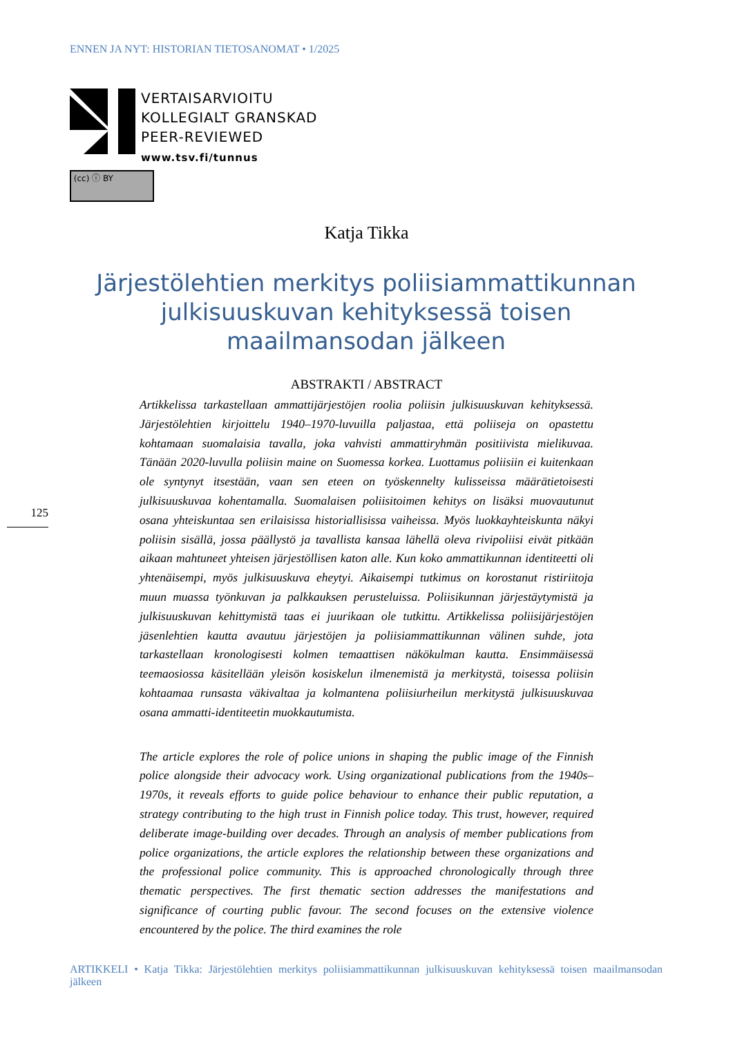ENNEN JA NYT: HISTORIAN TIETOSANOMAT • 1/2025
VERTAISARVIOITU
KOLLEGIALT GRANSKAD
PEER-REVIEWED
www.tsv.fi/tunnus
(cc) ⓘ BY
Katja Tikka
Järjestölehtien merkitys poliisiammattikunnan julkisuuskuvan kehityksessä toisen maailmansodan jälkeen
ABSTRAKTI / ABSTRACT
125
Artikkelissa tarkastellaan ammattijärjestöjen roolia poliisin julkisuuskuvan kehityksessä. Järjestölehtien kirjoittelu 1940–1970-luvuilla paljastaa, että poliiseja on opastettu kohtamaan suomalaisia tavalla, joka vahvisti ammattiryhmän positiivista mielikuvaa. Tänään 2020-luvulla poliisin maine on Suomessa korkea. Luottamus poliisiin ei kuitenkaan ole syntynyt itsestään, vaan sen eteen on työskennelty kulisseissa määrätietoisesti julkisuuskuvaa kohentamalla. Suomalaisen poliisitoimen kehitys on lisäksi muovautunut osana yhteiskuntaa sen erilaisissa historiallisissa vaiheissa. Myös luokkayhteiskunta näkyi poliisin sisällä, jossa päällystö ja tavallista kansaa lähellä oleva rivipoliisi eivät pitkään aikaan mahtuneet yhteisen järjestöllisen katon alle. Kun koko ammattikunnan identiteetti oli yhtenäisempi, myös julkisuuskuva eheytyi. Aikaisempi tutkimus on korostanut ristiriitoja muun muassa työnkuvan ja palkkauksen perusteluissa. Poliisikunnan järjestäytymistä ja julkisuuskuvan kehittymistä taas ei juurikaan ole tutkittu. Artikkelissa poliisijärjestöjen jäsenlehtien kautta avautuu järjestöjen ja poliisiammattikunnan välinen suhde, jota tarkastellaan kronologisesti kolmen temaattisen näkökulman kautta. Ensimmäisessä teemaosiossa käsitellään yleisön kosiskelun ilmenemistä ja merkitystä, toisessa poliisin kohtaamaa runsasta väkivaltaa ja kolmantena poliisiurheilun merkitystä julkisuuskuvaa osana ammatti-identiteetin muokkautumista.
The article explores the role of police unions in shaping the public image of the Finnish police alongside their advocacy work. Using organizational publications from the 1940s–1970s, it reveals efforts to guide police behaviour to enhance their public reputation, a strategy contributing to the high trust in Finnish police today. This trust, however, required deliberate image-building over decades. Through an analysis of member publications from police organizations, the article explores the relationship between these organizations and the professional police community. This is approached chronologically through three thematic perspectives. The first thematic section addresses the manifestations and significance of courting public favour. The second focuses on the extensive violence encountered by the police. The third examines the role
ARTIKKELI • Katja Tikka: Järjestölehtien merkitys poliisiammattikunnan julkisuuskuvan kehityksessä toisen maailmansodan jälkeen